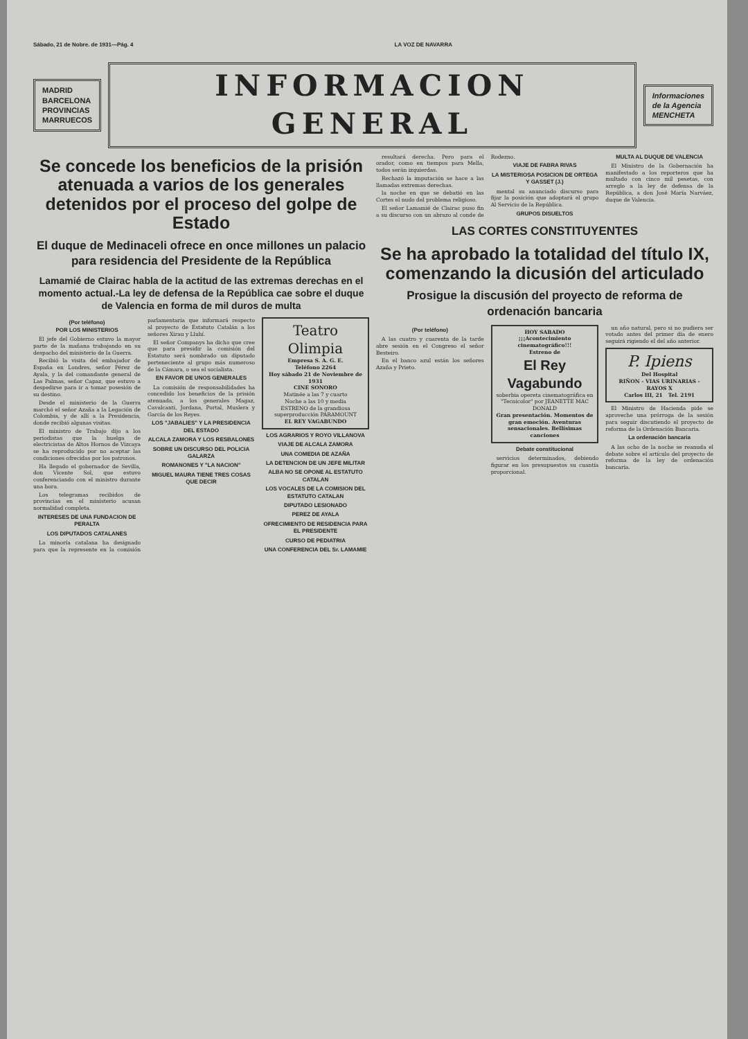Sábado, 21 de Nobre. de 1931—Pág. 4 LA VOZ DE NAVARRA
MADRID
BARCELONA
PROVINCIAS
MARRUECOS
INFORMACION GENERAL
Informaciones
de la Agencia
MENCHETA
Se concede los beneficios de la prisión atenuada a varios de los generales detenidos por el proceso del golpe de Estado
El duque de Medinaceli ofrece en once millones un palacio para residencia del Presidente de la República
Lamamié de Clairac habla de la actitud de las extremas derechas en el momento actual.-La ley de defensa de la República cae sobre el duque de Valencia en forma de mil duros de multa
(Por teléfono)
POR LOS MINISTERIOS
El jefe del Gobierno estuvo la mayor parte de la mañana trabajando en su despacho del ministerio de la Guerra.
Recibió la visita del embajador de España en Londres, señor Pérez de Ayala, y la del comandante general de Las Palmas, señor Capaz, que estuvo a despedirse para ir a tomar posesión de su destino.
Desde el ministerio de la Guerra marchó el señor Azaña a la Legación de Colombia, y de allí a la Presidencia, donde recibió algunas visitas.
El ministro de Trabajo dijo a los periodistas que la huelga de electricistas de Altos Hornos de Vizcaya se ha reproducido por no aceptar las condiciones ofrecidas por los patronos.
Ha llegado el gobernador de Sevilla, don Vicente Sol, que estuvo conferenciando con el ministro durante una hora.
Los telegramas recibidos de provincias en el ministerio acusan normalidad completa.
INTERESES DE UNA FUNDACION DE PERALTA
LOS DIPUTADOS CATALANES
La minoría catalana ha designado para que la represente en la comisión parlamentaria que informará respecto al proyecto de Estatuto Catalán a los señores Xirau y Lluhí.
El señor Companys ha dicho que cree que para presidir la comisión del Estatuto será nombrado un diputado perteneciente al grupo más numeroso de la Cámara, o sea el socialista.
EN FAVOR DE UNOS GENERALES
La comisión de responsabilidades ha concedido los beneficios de la prisión atenuada, a los generales Magaz, Cavalcanti, Jordana, Portal, Muslera y García de los Reyes.
LOS "JABALIES" Y LA PRESIDENCIA DEL ESTADO
ALCALA ZAMORA Y LOS RESBALONES
SOBRE UN DISCURSO DEL POLICIA GALARZA
ROMANONES Y "LA NACION"
MIGUEL MAURA TIENE TRES COSAS QUE DECIR
Teatro Olimpia
Empresa S. A. G. E.
Teléfono 2264
Hoy sábado 21 de Noviembre de 1931
CINE SONORO
Matinée a las 7 y cuarto
Noche a las 10 y media
ESTRENO de la grandiosa superproducción PARAMOUNT
EL REY VAGABUNDO
LOS AGRARIOS Y ROYO VILLANOVA
VIAJE DE ALCALA ZAMORA
UNA COMEDIA DE AZAÑA
LA DETENCION DE UN JEFE MILITAR
ALBA NO SE OPONE AL ESTATUTO CATALAN
LOS VOCALES DE LA COMISION DEL ESTATUTO CATALAN
DIPUTADO LESIONADO
PEREZ DE AYALA
OFRECIMIENTO DE RESIDENCIA PARA EL PRESIDENTE
CURSO DE PEDIATRIA
UNA CONFERENCIA DEL Sr. LAMAMIE
resultará derecha. Pero para el orador, como en tiempos para Mella, todos serán izquierdas.
Rechazó la imputación se hace a las llamadas extremas derechas.
la noche en que se debatió en las Cortes el nudo del problema religioso.
El señor Lamamié de Clairac puso fin a su discurso con un abrazo al conde de Rodezno.
VIAJE DE FABRA RIVAS
LA MISTERIOSA POSICION DE ORTEGA Y GASSET (J.)
mental su anunciado discurso para fijar la posición que adoptará el grupo Al Servicio de la República.
GRUPOS DISUELTOS
MULTA AL DUQUE DE VALENCIA
El Ministro de la Gobernación ha manifestado a los reporteros que ha multado con cinco mil pesetas, con arreglo a la ley de defensa de la República, a don José María Narváez, duque de Valencia.
LAS CORTES CONSTITUYENTES
Se ha aprobado la totalidad del título IX, comenzando la dicusión del articulado
Prosigue la discusión del proyecto de reforma de ordenación bancaria
(Por teléfono)
A las cuatro y cuarenta de la tarde abre sesión en el Congreso el señor Besteiro.
En el banco azul están los señores Azaña y Prieto.
HOY SABADO
¡¡¡Acontecimiento cinematográfico!!!
Estreno de
El Rey Vagabundo
soberbia opereta cinematográfica en "Tecnicolor" por JEANETTE MAC DONALD
Gran presentación. Momentos de gran emoción. Aventuras sensacionales. Bellísimas canciones
Debate constitucional
servicios determinados, debiendo figurar en los presupuestos su cuantía proporcional.
un año natural, pero si no pudiera ser votado antes del primer día de enero seguirá rigiendo el del año anterior.
P. Ipiens
Del Hospital
RIÑON - VIAS URINARIAS - RAYOS X
Carlos III, 21 Tel. 2191
El Ministro de Hacienda pide se aproveche una prórroga de la sesión para seguir discutiendo el proyecto de reforma de la Ordenación Bancaria.
La ordenación bancaria
A las ocho de la noche se reanuda el debate sobre el artículo del proyecto de reforma de la ley de ordenación bancaria.